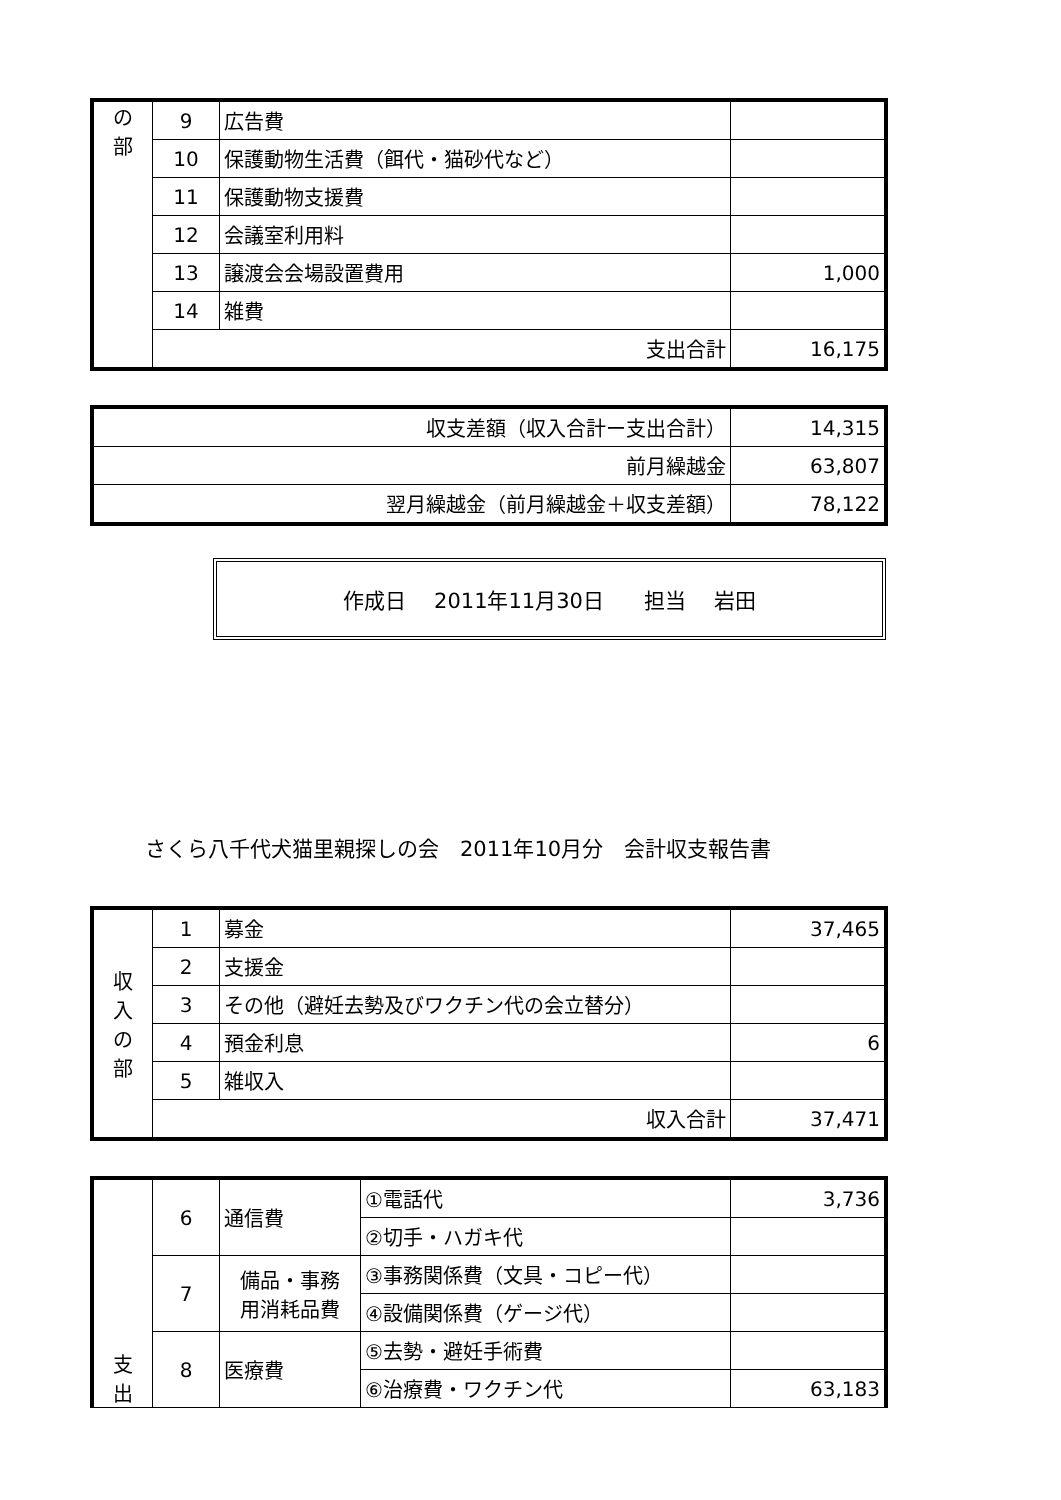| の 部 | 9 | 広告費 | |
| | 10 | 保護動物生活費（餌代・猫砂代など） | |
| | 11 | 保護動物支援費 | |
| | 12 | 会議室利用料 | |
| | 13 | 譲渡会会場設置費用 | 1,000 |
| | 14 | 雑費 | |
| | 支出合計 | | 16,175 |
| 収支差額（収入合計ー支出合計） | 14,315 |
| 前月繰越金 | 63,807 |
| 翌月繰越金（前月繰越金＋収支差額） | 78,122 |
作成日　 2011年11月30日 担当　 岩田
さくら八千代犬猫里親探しの会　2011年10月分　会計収支報告書
| 収 入 の 部 | 1 | 募金 | 37,465 |
| | 2 | 支援金 | |
| | 3 | その他（避妊去勢及びワクチン代の会立替分） | |
| | 4 | 預金利息 | 6 |
| | 5 | 雑収入 | |
| | 収入合計 | | 37,471 |
| 支 出 | 6 | 通信費 | ①電話代 | 3,736 |
| | | | ②切手・ハガキ代 | |
| | 7 | 備品・事務 用消耗品費 | ③事務関係費（文具・コピー代） | |
| | | | ④設備関係費（ゲージ代） | |
| | 8 | 医療費 | ⑤去勢・避妊手術費 | |
| | | | ⑥治療費・ワクチン代 | 63,183 |